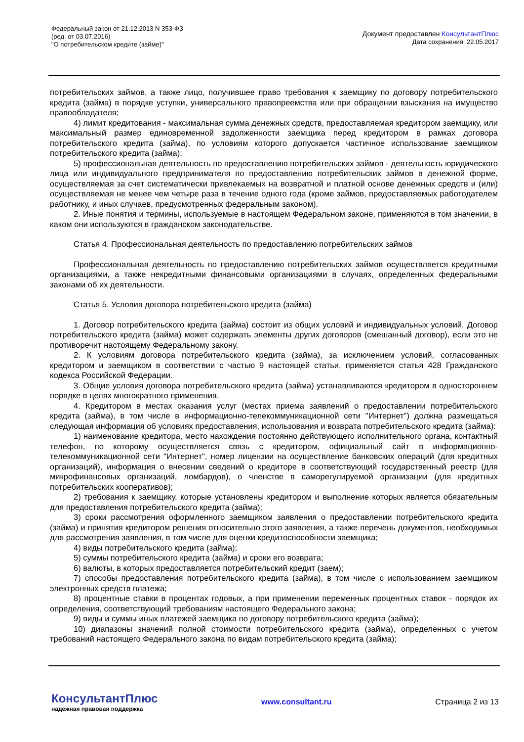Федеральный закон от 21.12.2013 N 353-ФЗ
(ред. от 03.07.2016)
"О потребительском кредите (займе)"
Документ предоставлен КонсультантПлюс
Дата сохранения: 22.05.2017
потребительских займов, а также лицо, получившее право требования к заемщику по договору потребительского кредита (займа) в порядке уступки, универсального правопреемства или при обращении взыскания на имущество правообладателя;
4) лимит кредитования - максимальная сумма денежных средств, предоставляемая кредитором заемщику, или максимальный размер единовременной задолженности заемщика перед кредитором в рамках договора потребительского кредита (займа), по условиям которого допускается частичное использование заемщиком потребительского кредита (займа);
5) профессиональная деятельность по предоставлению потребительских займов - деятельность юридического лица или индивидуального предпринимателя по предоставлению потребительских займов в денежной форме, осуществляемая за счет систематически привлекаемых на возвратной и платной основе денежных средств и (или) осуществляемая не менее чем четыре раза в течение одного года (кроме займов, предоставляемых работодателем работнику, и иных случаев, предусмотренных федеральным законом).
2. Иные понятия и термины, используемые в настоящем Федеральном законе, применяются в том значении, в каком они используются в гражданском законодательстве.
Статья 4. Профессиональная деятельность по предоставлению потребительских займов
Профессиональная деятельность по предоставлению потребительских займов осуществляется кредитными организациями, а также некредитными финансовыми организациями в случаях, определенных федеральными законами об их деятельности.
Статья 5. Условия договора потребительского кредита (займа)
1. Договор потребительского кредита (займа) состоит из общих условий и индивидуальных условий. Договор потребительского кредита (займа) может содержать элементы других договоров (смешанный договор), если это не противоречит настоящему Федеральному закону.
2. К условиям договора потребительского кредита (займа), за исключением условий, согласованных кредитором и заемщиком в соответствии с частью 9 настоящей статьи, применяется статья 428 Гражданского кодекса Российской Федерации.
3. Общие условия договора потребительского кредита (займа) устанавливаются кредитором в одностороннем порядке в целях многократного применения.
4. Кредитором в местах оказания услуг (местах приема заявлений о предоставлении потребительского кредита (займа), в том числе в информационно-телекоммуникационной сети "Интернет") должна размещаться следующая информация об условиях предоставления, использования и возврата потребительского кредита (займа):
1) наименование кредитора, место нахождения постоянно действующего исполнительного органа, контактный телефон, по которому осуществляется связь с кредитором, официальный сайт в информационно-телекоммуникационной сети "Интернет", номер лицензии на осуществление банковских операций (для кредитных организаций), информация о внесении сведений о кредиторе в соответствующий государственный реестр (для микрофинансовых организаций, ломбардов), о членстве в саморегулируемой организации (для кредитных потребительских кооперативов);
2) требования к заемщику, которые установлены кредитором и выполнение которых является обязательным для предоставления потребительского кредита (займа);
3) сроки рассмотрения оформленного заемщиком заявления о предоставлении потребительского кредита (займа) и принятия кредитором решения относительно этого заявления, а также перечень документов, необходимых для рассмотрения заявления, в том числе для оценки кредитоспособности заемщика;
4) виды потребительского кредита (займа);
5) суммы потребительского кредита (займа) и сроки его возврата;
6) валюты, в которых предоставляется потребительский кредит (заем);
7) способы предоставления потребительского кредита (займа), в том числе с использованием заемщиком электронных средств платежа;
8) процентные ставки в процентах годовых, а при применении переменных процентных ставок - порядок их определения, соответствующий требованиям настоящего Федерального закона;
9) виды и суммы иных платежей заемщика по договору потребительского кредита (займа);
10) диапазоны значений полной стоимости потребительского кредита (займа), определенных с учетом требований настоящего Федерального закона по видам потребительского кредита (займа);
КонсультантПлюс
надежная правовая поддержка
www.consultant.ru Страница 2 из 13